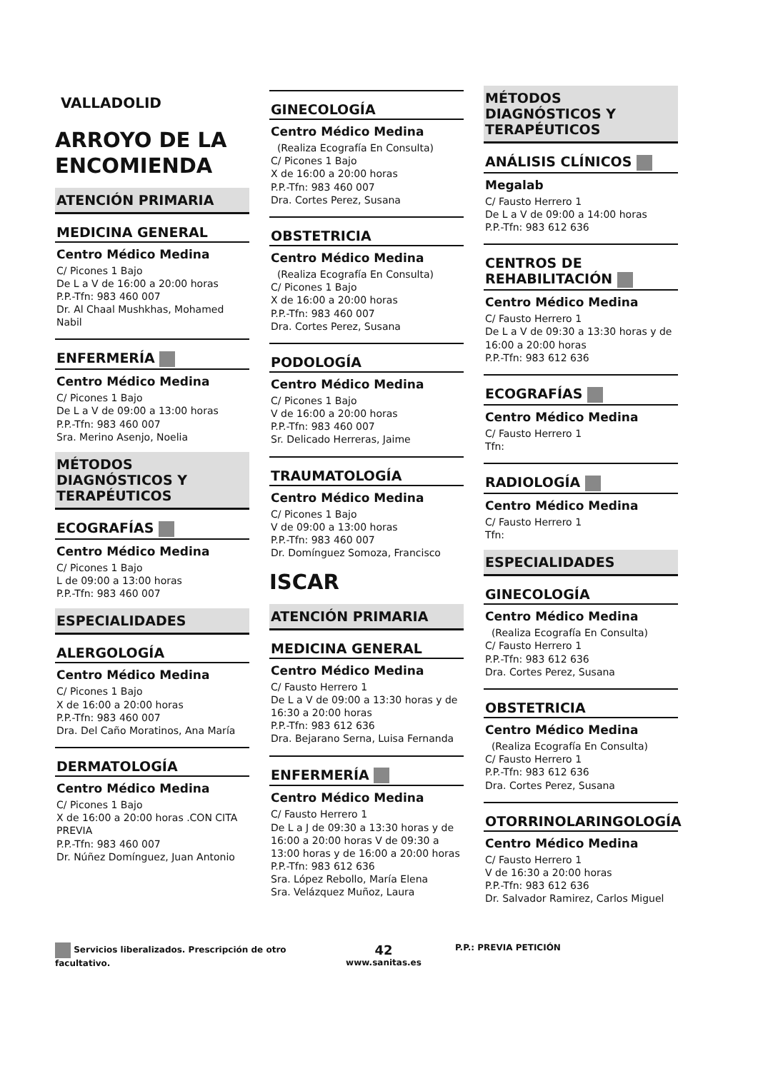VALLADOLID
ARROYO DE LA ENCOMIENDA
ATENCIÓN PRIMARIA
MEDICINA GENERAL
Centro Médico Medina
C/ Picones 1 Bajo
De L a V de 16:00 a 20:00 horas
P.P.-Tfn: 983 460 007
Dr. Al Chaal Mushkhas, Mohamed Nabil
ENFERMERÍA
Centro Médico Medina
C/ Picones 1 Bajo
De L a V de 09:00 a 13:00 horas
P.P.-Tfn: 983 460 007
Sra. Merino Asenjo, Noelia
MÉTODOS DIAGNÓSTICOS Y TERAPÉUTICOS
ECOGRAFÍAS
Centro Médico Medina
C/ Picones 1 Bajo
L de 09:00 a 13:00 horas
P.P.-Tfn: 983 460 007
ESPECIALIDADES
ALERGOLOGÍA
Centro Médico Medina
C/ Picones 1 Bajo
X de 16:00 a 20:00 horas
P.P.-Tfn: 983 460 007
Dra. Del Caño Moratinos, Ana María
DERMATOLOGÍA
Centro Médico Medina
C/ Picones 1 Bajo
X de 16:00 a 20:00 horas .CON CITA PREVIA
P.P.-Tfn: 983 460 007
Dr. Núñez Domínguez, Juan Antonio
GINECOLOGÍA
Centro Médico Medina
(Realiza Ecografía En Consulta)
C/ Picones 1 Bajo
X de 16:00 a 20:00 horas
P.P.-Tfn: 983 460 007
Dra. Cortes Perez, Susana
OBSTETRICIA
Centro Médico Medina
(Realiza Ecografía En Consulta)
C/ Picones 1 Bajo
X de 16:00 a 20:00 horas
P.P.-Tfn: 983 460 007
Dra. Cortes Perez, Susana
PODOLOGÍA
Centro Médico Medina
C/ Picones 1 Bajo
V de 16:00 a 20:00 horas
P.P.-Tfn: 983 460 007
Sr. Delicado Herreras, Jaime
TRAUMATOLOGÍA
Centro Médico Medina
C/ Picones 1 Bajo
V de 09:00 a 13:00 horas
P.P.-Tfn: 983 460 007
Dr. Domínguez Somoza, Francisco
ISCAR
ATENCIÓN PRIMARIA
MEDICINA GENERAL
Centro Médico Medina
C/ Fausto Herrero 1
De L a V de 09:00 a 13:30 horas y de 16:30 a 20:00 horas
P.P.-Tfn: 983 612 636
Dra. Bejarano Serna, Luisa Fernanda
ENFERMERÍA
Centro Médico Medina
C/ Fausto Herrero 1
De L a J de 09:30 a 13:30 horas y de 16:00 a 20:00 horas V de 09:30 a 13:00 horas y de 16:00 a 20:00 horas
P.P.-Tfn: 983 612 636
Sra. López Rebollo, María Elena
Sra. Velázquez Muñoz, Laura
MÉTODOS DIAGNÓSTICOS Y TERAPÉUTICOS
ANÁLISIS CLÍNICOS
Megalab
C/ Fausto Herrero 1
De L a V de 09:00 a 14:00 horas
P.P.-Tfn: 983 612 636
CENTROS DE REHABILITACIÓN
Centro Médico Medina
C/ Fausto Herrero 1
De L a V de 09:30 a 13:30 horas y de 16:00 a 20:00 horas
P.P.-Tfn: 983 612 636
ECOGRAFÍAS
Centro Médico Medina
C/ Fausto Herrero 1
Tfn:
RADIOLOGÍA
Centro Médico Medina
C/ Fausto Herrero 1
Tfn:
ESPECIALIDADES
GINECOLOGÍA
Centro Médico Medina
(Realiza Ecografía En Consulta)
C/ Fausto Herrero 1
P.P.-Tfn: 983 612 636
Dra. Cortes Perez, Susana
OBSTETRICIA
Centro Médico Medina
(Realiza Ecografía En Consulta)
C/ Fausto Herrero 1
P.P.-Tfn: 983 612 636
Dra. Cortes Perez, Susana
OTORRINOLARINGOLOGÍA
Centro Médico Medina
C/ Fausto Herrero 1
V de 16:30 a 20:00 horas
P.P.-Tfn: 983 612 636
Dr. Salvador Ramirez, Carlos Miguel
Servicios liberalizados. Prescripción de otro facultativo.
42
www.sanitas.es
P.P.: PREVIA PETICIÓN